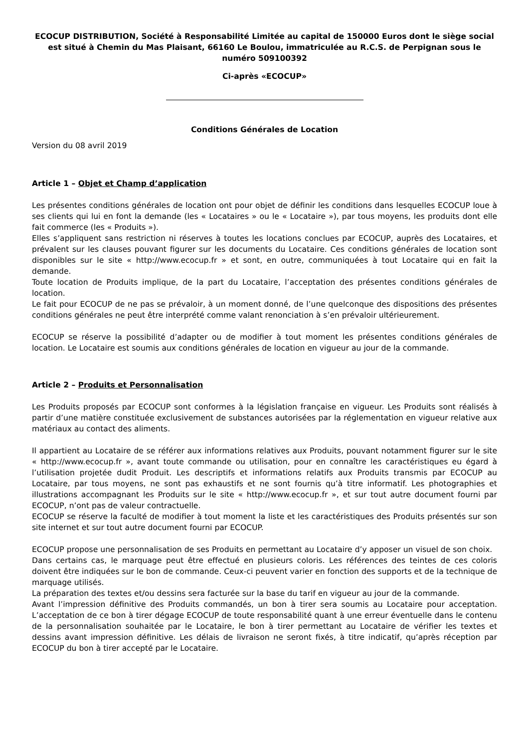ECOCUP DISTRIBUTION, Société à Responsabilité Limitée au capital de 150000 Euros dont le siège social est situé à Chemin du Mas Plaisant, 66160 Le Boulou, immatriculée au R.C.S. de Perpignan sous le numéro 509100392
Ci-après «ECOCUP»
Conditions Générales de Location
Version du 08 avril 2019
Article 1 – Objet et Champ d’application
Les présentes conditions générales de location ont pour objet de définir les conditions dans lesquelles ECOCUP loue à ses clients qui lui en font la demande (les « Locataires » ou le « Locataire »), par tous moyens, les produits dont elle fait commerce (les « Produits »).
Elles s’appliquent sans restriction ni réserves à toutes les locations conclues par ECOCUP, auprès des Locataires, et prévalent sur les clauses pouvant figurer sur les documents du Locataire. Ces conditions générales de location sont disponibles sur le site « http://www.ecocup.fr » et sont, en outre, communiquées à tout Locataire qui en fait la demande.
Toute location de Produits implique, de la part du Locataire, l’acceptation des présentes conditions générales de location.
Le fait pour ECOCUP de ne pas se prévaloir, à un moment donné, de l’une quelconque des dispositions des présentes conditions générales ne peut être interprété comme valant renonciation à s’en prévaloir ultérieurement.
ECOCUP se réserve la possibilité d’adapter ou de modifier à tout moment les présentes conditions générales de location. Le Locataire est soumis aux conditions générales de location en vigueur au jour de la commande.
Article 2 – Produits et Personnalisation
Les Produits proposés par ECOCUP sont conformes à la législation française en vigueur. Les Produits sont réalisés à partir d’une matière constituée exclusivement de substances autorisées par la réglementation en vigueur relative aux matériaux au contact des aliments.
Il appartient au Locataire de se référer aux informations relatives aux Produits, pouvant notamment figurer sur le site « http://www.ecocup.fr », avant toute commande ou utilisation, pour en connaître les caractéristiques eu égard à l’utilisation projetée dudit Produit. Les descriptifs et informations relatifs aux Produits transmis par ECOCUP au Locataire, par tous moyens, ne sont pas exhaustifs et ne sont fournis qu’à titre informatif. Les photographies et illustrations accompagnant les Produits sur le site « http://www.ecocup.fr », et sur tout autre document fourni par ECOCUP, n’ont pas de valeur contractuelle.
ECOCUP se réserve la faculté de modifier à tout moment la liste et les caractéristiques des Produits présentés sur son site internet et sur tout autre document fourni par ECOCUP.
ECOCUP propose une personnalisation de ses Produits en permettant au Locataire d’y apposer un visuel de son choix.
Dans certains cas, le marquage peut être effectué en plusieurs coloris. Les références des teintes de ces coloris doivent être indiquées sur le bon de commande. Ceux-ci peuvent varier en fonction des supports et de la technique de marquage utilisés.
La préparation des textes et/ou dessins sera facturée sur la base du tarif en vigueur au jour de la commande.
Avant l’impression définitive des Produits commandés, un bon à tirer sera soumis au Locataire pour acceptation. L’acceptation de ce bon à tirer dégage ECOCUP de toute responsabilité quant à une erreur éventuelle dans le contenu de la personnalisation souhaitée par le Locataire, le bon à tirer permettant au Locataire de vérifier les textes et dessins avant impression définitive. Les délais de livraison ne seront fixés, à titre indicatif, qu’après réception par ECOCUP du bon à tirer accepté par le Locataire.